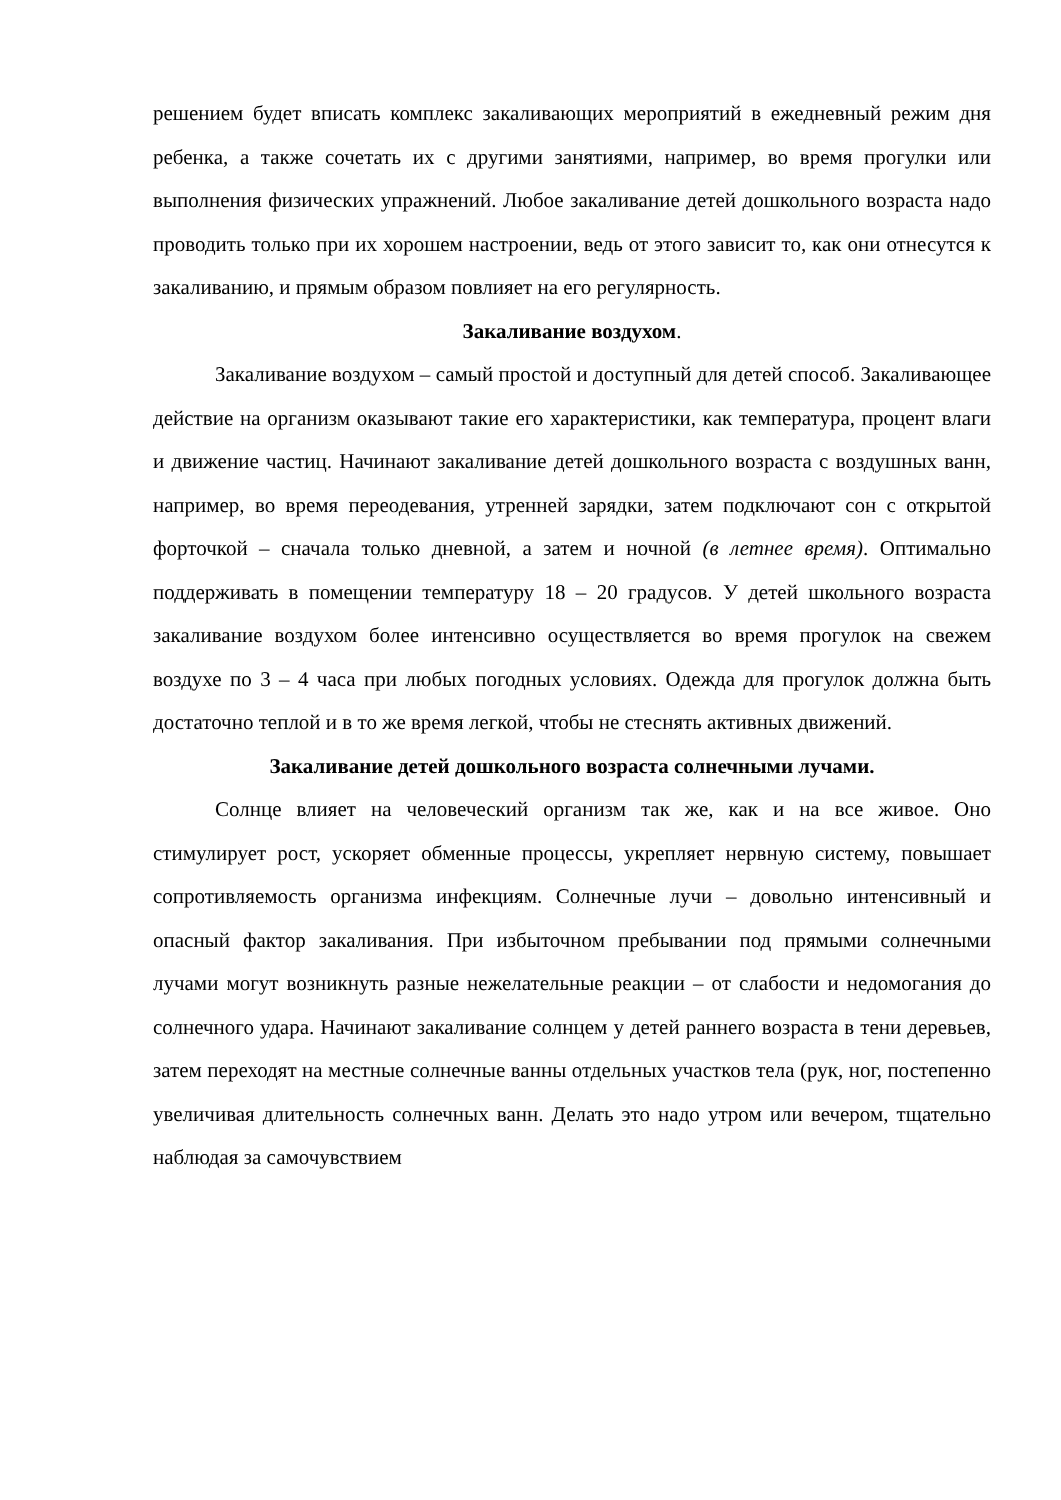решением будет вписать комплекс закаливающих мероприятий в ежедневный режим дня ребенка, а также сочетать их с другими занятиями, например, во время прогулки или выполнения физических упражнений. Любое закаливание детей дошкольного возраста надо проводить только при их хорошем настроении, ведь от этого зависит то, как они отнесутся к закаливанию, и прямым образом повлияет на его регулярность.
Закаливание воздухом.
Закаливание воздухом – самый простой и доступный для детей способ. Закаливающее действие на организм оказывают такие его характеристики, как температура, процент влаги и движение частиц. Начинают закаливание детей дошкольного возраста с воздушных ванн, например, во время переодевания, утренней зарядки, затем подключают сон с открытой форточкой – сначала только дневной, а затем и ночной (в летнее время). Оптимально поддерживать в помещении температуру 18 – 20 градусов. У детей школьного возраста закаливание воздухом более интенсивно осуществляется во время прогулок на свежем воздухе по 3 – 4 часа при любых погодных условиях. Одежда для прогулок должна быть достаточно теплой и в то же время легкой, чтобы не стеснять активных движений.
Закаливание детей дошкольного возраста солнечными лучами.
Солнце влияет на человеческий организм так же, как и на все живое. Оно стимулирует рост, ускоряет обменные процессы, укрепляет нервную систему, повышает сопротивляемость организма инфекциям. Солнечные лучи – довольно интенсивный и опасный фактор закаливания. При избыточном пребывании под прямыми солнечными лучами могут возникнуть разные нежелательные реакции – от слабости и недомогания до солнечного удара. Начинают закаливание солнцем у детей раннего возраста в тени деревьев, затем переходят на местные солнечные ванны отдельных участков тела (рук, ног, постепенно увеличивая длительность солнечных ванн. Делать это надо утром или вечером, тщательно наблюдая за самочувствием